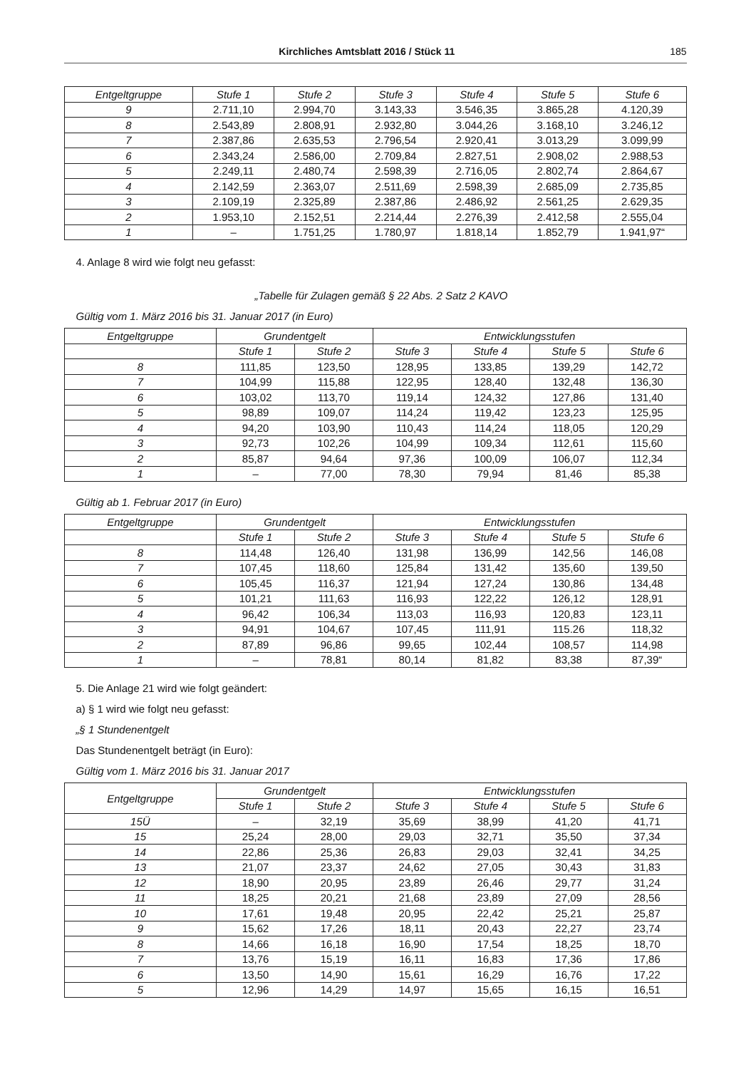Kirchliches Amtsblatt 2016 / Stück 11 185
| Entgeltgruppe | Stufe 1 | Stufe 2 | Stufe 3 | Stufe 4 | Stufe 5 | Stufe 6 |
| --- | --- | --- | --- | --- | --- | --- |
| 9 | 2.711,10 | 2.994,70 | 3.143,33 | 3.546,35 | 3.865,28 | 4.120,39 |
| 8 | 2.543,89 | 2.808,91 | 2.932,80 | 3.044,26 | 3.168,10 | 3.246,12 |
| 7 | 2.387,86 | 2.635,53 | 2.796,54 | 2.920,41 | 3.013,29 | 3.099,99 |
| 6 | 2.343,24 | 2.586,00 | 2.709,84 | 2.827,51 | 2.908,02 | 2.988,53 |
| 5 | 2.249,11 | 2.480,74 | 2.598,39 | 2.716,05 | 2.802,74 | 2.864,67 |
| 4 | 2.142,59 | 2.363,07 | 2.511,69 | 2.598,39 | 2.685,09 | 2.735,85 |
| 3 | 2.109,19 | 2.325,89 | 2.387,86 | 2.486,92 | 2.561,25 | 2.629,35 |
| 2 | 1.953,10 | 2.152,51 | 2.214,44 | 2.276,39 | 2.412,58 | 2.555,04 |
| 1 | – | 1.751,25 | 1.780,97 | 1.818,14 | 1.852,79 | 1.941,97“ |
4. Anlage 8 wird wie folgt neu gefasst:
„Tabelle für Zulagen gemäß § 22 Abs. 2 Satz 2 KAVO
Gültig vom 1. März 2016 bis 31. Januar 2017 (in Euro)
| Entgeltgruppe | Grundentgelt | | Entwicklungsstufen | | | |
| --- | --- | --- | --- | --- | --- | --- |
| | Stufe 1 | Stufe 2 | Stufe 3 | Stufe 4 | Stufe 5 | Stufe 6 |
| 8 | 111,85 | 123,50 | 128,95 | 133,85 | 139,29 | 142,72 |
| 7 | 104,99 | 115,88 | 122,95 | 128,40 | 132,48 | 136,30 |
| 6 | 103,02 | 113,70 | 119,14 | 124,32 | 127,86 | 131,40 |
| 5 | 98,89 | 109,07 | 114,24 | 119,42 | 123,23 | 125,95 |
| 4 | 94,20 | 103,90 | 110,43 | 114,24 | 118,05 | 120,29 |
| 3 | 92,73 | 102,26 | 104,99 | 109,34 | 112,61 | 115,60 |
| 2 | 85,87 | 94,64 | 97,36 | 100,09 | 106,07 | 112,34 |
| 1 | – | 77,00 | 78,30 | 79,94 | 81,46 | 85,38 |
Gültig ab 1. Februar 2017 (in Euro)
| Entgeltgruppe | Grundentgelt | | Entwicklungsstufen | | | |
| --- | --- | --- | --- | --- | --- | --- |
| | Stufe 1 | Stufe 2 | Stufe 3 | Stufe 4 | Stufe 5 | Stufe 6 |
| 8 | 114,48 | 126,40 | 131,98 | 136,99 | 142,56 | 146,08 |
| 7 | 107,45 | 118,60 | 125,84 | 131,42 | 135,60 | 139,50 |
| 6 | 105,45 | 116,37 | 121,94 | 127,24 | 130,86 | 134,48 |
| 5 | 101,21 | 111,63 | 116,93 | 122,22 | 126,12 | 128,91 |
| 4 | 96,42 | 106,34 | 113,03 | 116,93 | 120,83 | 123,11 |
| 3 | 94,91 | 104,67 | 107,45 | 111,91 | 115.26 | 118,32 |
| 2 | 87,89 | 96,86 | 99,65 | 102,44 | 108,57 | 114,98 |
| 1 | – | 78,81 | 80,14 | 81,82 | 83,38 | 87,39“ |
5. Die Anlage 21 wird wie folgt geändert:
a) § 1 wird wie folgt neu gefasst:
„§ 1 Stundenentgelt
Das Stundenentgelt beträgt (in Euro):
Gültig vom 1. März 2016 bis 31. Januar 2017
| Entgeltgruppe | Grundentgelt | | Entwicklungsstufen | | | |
| --- | --- | --- | --- | --- | --- | --- |
| | Stufe 1 | Stufe 2 | Stufe 3 | Stufe 4 | Stufe 5 | Stufe 6 |
| 15Ü | – | 32,19 | 35,69 | 38,99 | 41,20 | 41,71 |
| 15 | 25,24 | 28,00 | 29,03 | 32,71 | 35,50 | 37,34 |
| 14 | 22,86 | 25,36 | 26,83 | 29,03 | 32,41 | 34,25 |
| 13 | 21,07 | 23,37 | 24,62 | 27,05 | 30,43 | 31,83 |
| 12 | 18,90 | 20,95 | 23,89 | 26,46 | 29,77 | 31,24 |
| 11 | 18,25 | 20,21 | 21,68 | 23,89 | 27,09 | 28,56 |
| 10 | 17,61 | 19,48 | 20,95 | 22,42 | 25,21 | 25,87 |
| 9 | 15,62 | 17,26 | 18,11 | 20,43 | 22,27 | 23,74 |
| 8 | 14,66 | 16,18 | 16,90 | 17,54 | 18,25 | 18,70 |
| 7 | 13,76 | 15,19 | 16,11 | 16,83 | 17,36 | 17,86 |
| 6 | 13,50 | 14,90 | 15,61 | 16,29 | 16,76 | 17,22 |
| 5 | 12,96 | 14,29 | 14,97 | 15,65 | 16,15 | 16,51 |